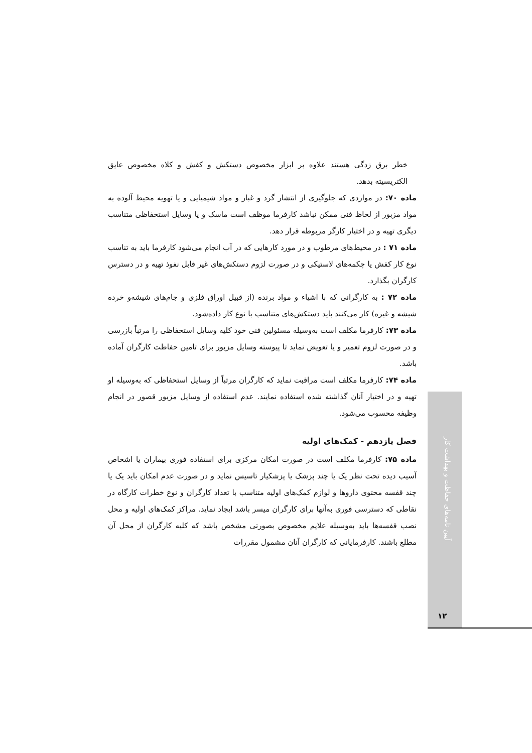خطر برق زدگی هستند علاوه بر ابزار مخصوص دستکش و کفش و کلاه مخصوص عایق الکتریسیته بدهد.
ماده ۷۰: در مواردی که جلوگیری از انتشار گرد و غبار و مواد شیمیایی و یا تهویه محیط آلوده به مواد مزبور از لحاظ فنی ممکن نباشد کارفرما موظف است ماسک و یا وسایل استحفاظی متناسب دیگری تهیه و در اختیار کارگر مربوطه قرار دهد.
ماده ۷۱ : در محیط‌های مرطوب و در مورد کارهایی که در آب انجام می‌شود کارفرما باید به تناسب نوع کار کفش یا چکمه‌های لاستیکی و در صورت لزوم دستکش‌های غیر قابل نفوذ تهیه و در دسترس کارگران بگذارد.
ماده ۷۲ : به کارگرانی که با اشیاء و مواد برنده (از قبیل اوراق فلزی و جام‌های شیشه‌و خرده شیشه و غیره) کار می‌کنند باید دستکش‌های متناسب با نوع کار داده‌شود.
ماده ۷۳: کارفرما مکلف است به‌وسیله مسئولین فنی خود کلیه وسایل استحفاظی را مرتباً بازرسی و در صورت لزوم تعمیر و یا تعویض نماید تا پیوسته وسایل مزبور برای تامین حفاظت کارگران آماده باشد.
ماده ۷۴: کارفرما مکلف است مراقبت نماید که کارگران مرتباً از وسایل استحفاظی که به‌وسیله او تهیه و در اختیار آنان گذاشته شده استفاده نمایند. عدم استفاده از وسایل مزبور قصور در انجام وظیفه محسوب می‌شود.
فصل یازدهم - کمک‌های اولیه
ماده ۷۵: کارفرما مکلف است در صورت امکان مرکزی برای استفاده فوری بیماران یا اشخاص آسیب دیده تحت نظر یک یا چند پزشک یا پزشکیار تاسیس نماید و در صورت عدم امکان باید یک یا چند قفسه محتوی داروها و لوازم کمک‌های اولیه متناسب با تعداد کارگران و نوع خطرات کارگاه در نقاطی که دسترسی فوری به‌آنها برای کارگران میسر باشد ایجاد نماید. مراکز کمک‌های اولیه و محل نصب قفسه‌ها باید به‌وسیله علایم مخصوص بصورتی مشخص باشد که کلیه کارگران از محل آن مطلع باشند. کارفرمایانی که کارگران آنان مشمول مقررات
آیین نامه‌های حفاظت و بهداشت کار
۱۲